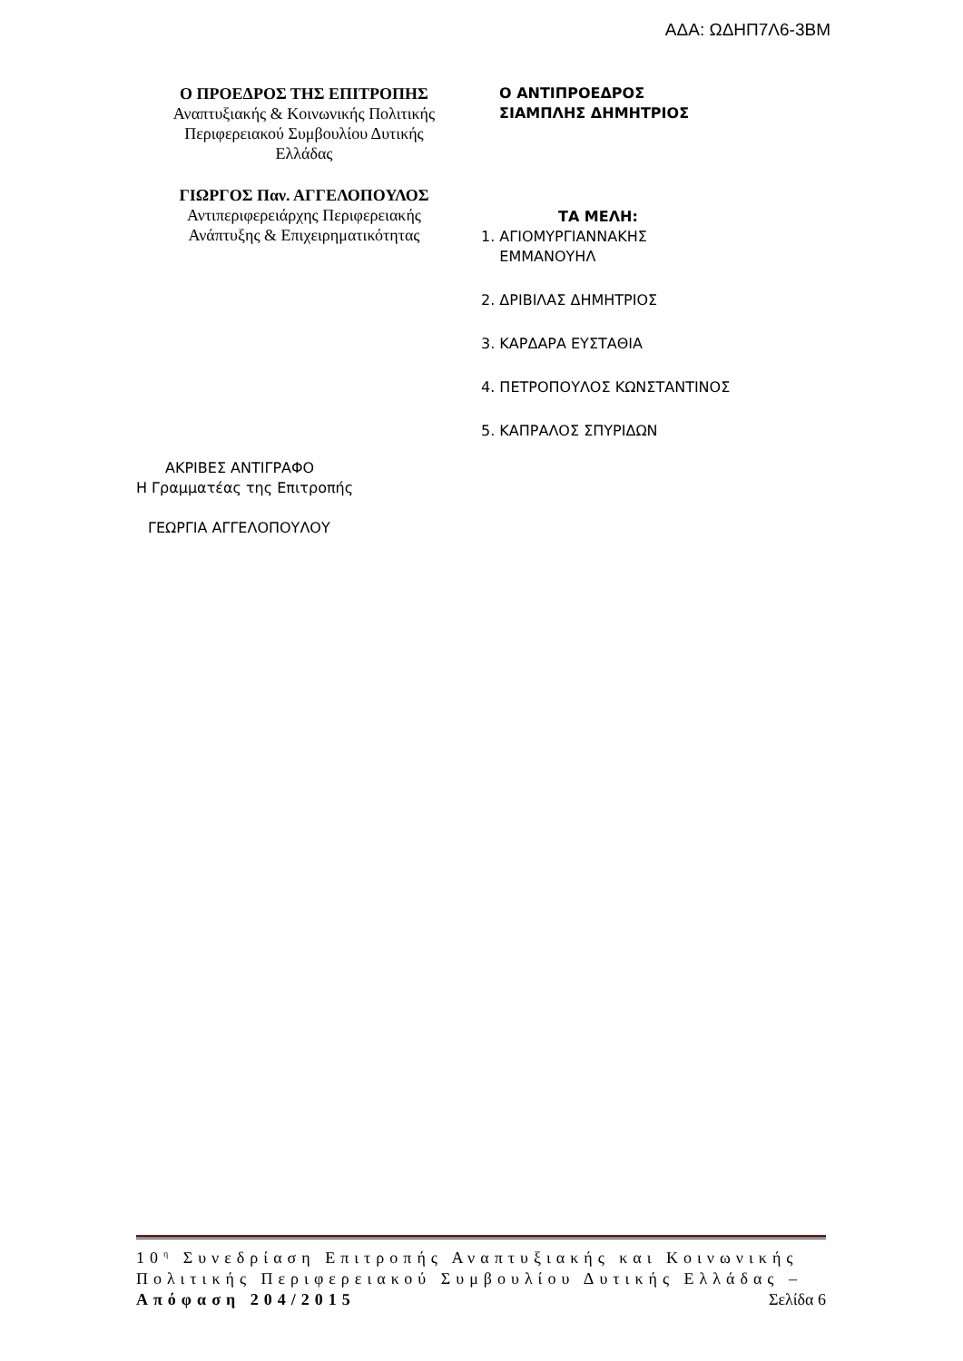ΑΔΑ: ΩΔΗΠ7Λ6-3ΒΜ
Ο ΠΡΟΕΔΡΟΣ ΤΗΣ ΕΠΙΤΡΟΠΗΣ
Αναπτυξιακής & Κοινωνικής Πολιτικής
Περιφερειακού Συμβουλίου Δυτικής
Ελλάδας
ΓΙΩΡΓΟΣ Παν. ΑΓΓΕΛΟΠΟΥΛΟΣ
Αντιπεριφερειάρχης Περιφερειακής
Ανάπτυξης & Επιχειρηματικότητας
Ο ΑΝΤΙΠΡΟΕΔΡΟΣ
ΣΙΑΜΠΛΗΣ ΔΗΜΗΤΡΙΟΣ
ΤΑ ΜΕΛΗ:
1. ΑΓΙΟΜΥΡΓΙΑΝΝΑΚΗΣ
ΕΜΜΑΝΟΥΗΛ
2. ΔΡΙΒΙΛΑΣ ΔΗΜΗΤΡΙΟΣ
3. ΚΑΡΔΑΡΑ ΕΥΣΤΑΘΙΑ
4. ΠΕΤΡΟΠΟΥΛΟΣ ΚΩΝΣΤΑΝΤΙΝΟΣ
5. ΚΑΠΡΑΛΟΣ ΣΠΥΡΙΔΩΝ
ΑΚΡΙΒΕΣ ΑΝΤΙΓΡΑΦΟ
Η Γραμματέας της Επιτροπής
ΓΕΩΡΓΙΑ ΑΓΓΕΛΟΠΟΥΛΟΥ
10<sup>η</sup> Συνεδρίαση Επιτροπής Αναπτυξιακής και Κοινωνικής Πολιτικής Περιφερειακού Συμβουλίου Δυτικής Ελλάδας – Απόφαση 204/2015 Σελίδα 6